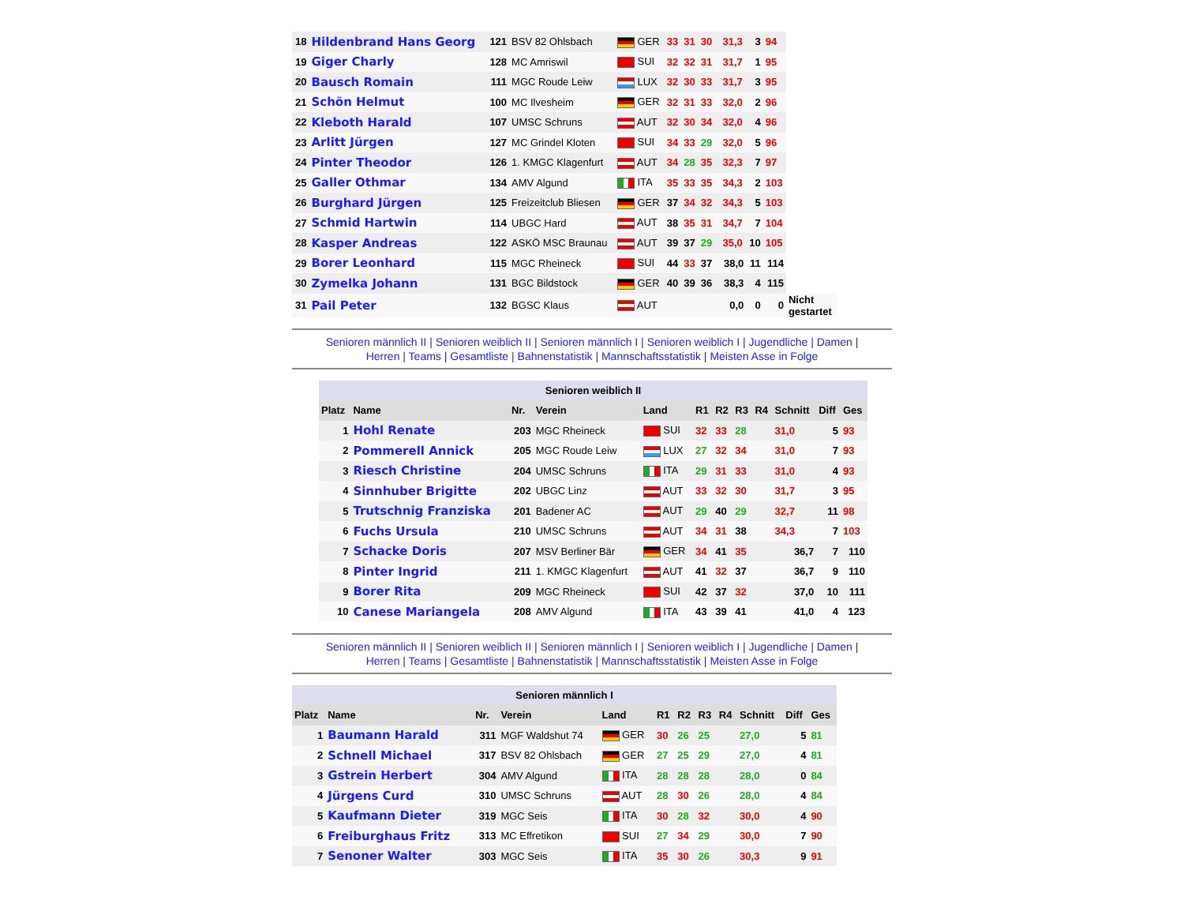| 18 | Hildenbrand Hans Georg | 121 | BSV 82 Ohlsbach | GER | 33 | 31 | 30 | | 31,3 | 3 | 94 | |
| 19 | Giger Charly | 128 | MC Amriswil | SUI | 32 | 32 | 31 | | 31,7 | 1 | 95 | |
| 20 | Bausch Romain | 111 | MGC Roude Leiw | LUX | 32 | 30 | 33 | | 31,7 | 3 | 95 | |
| 21 | Schön Helmut | 100 | MC Ilvesheim | GER | 32 | 31 | 33 | | 32,0 | 2 | 96 | |
| 22 | Kleboth Harald | 107 | UMSC Schruns | AUT | 32 | 30 | 34 | | 32,0 | 4 | 96 | |
| 23 | Arlitt Jürgen | 127 | MC Grindel Kloten | SUI | 34 | 33 | 29 | | 32,0 | 5 | 96 | |
| 24 | Pinter Theodor | 126 | 1. KMGC Klagenfurt | AUT | 34 | 28 | 35 | | 32,3 | 7 | 97 | |
| 25 | Galler Othmar | 134 | AMV Algund | ITA | 35 | 33 | 35 | | 34,3 | 2 | 103 | |
| 26 | Burghard Jürgen | 125 | Freizeitclub Bliesen | GER | 37 | 34 | 32 | | 34,3 | 5 | 103 | |
| 27 | Schmid Hartwin | 114 | UBGC Hard | AUT | 38 | 35 | 31 | | 34,7 | 7 | 104 | |
| 28 | Kasper Andreas | 122 | ASKÖ MSC Braunau | AUT | 39 | 37 | 29 | | 35,0 | 10 | 105 | |
| 29 | Borer Leonhard | 115 | MGC Rheineck | SUI | 44 | 33 | 37 | | 38,0 | 11 | 114 | |
| 30 | Zymelka Johann | 131 | BGC Bildstock | GER | 40 | 39 | 36 | | 38,3 | 4 | 115 | |
| 31 | Pail Peter | 132 | BGSC Klaus | AUT | | | | | 0,0 | 0 | 0 | Nicht gestartet |
Senioren männlich II | Senioren weiblich II | Senioren männlich I | Senioren weiblich I | Jugendliche | Damen |
Herren | Teams | Gesamtliste | Bahnenstatistik | Mannschaftsstatistik | Meisten Asse in Folge
| Senioren weiblich II | | | | | | | | | | | |
| Platz | Name | Nr. | Verein | Land | R1 | R2 | R3 | R4 | Schnitt | Diff | Ges |
| 1 | Hohl Renate | 203 | MGC Rheineck | SUI | 32 | 33 | 28 | | 31,0 | 5 | 93 |
| 2 | Pommerell Annick | 205 | MGC Roude Leiw | LUX | 27 | 32 | 34 | | 31,0 | 7 | 93 |
| 3 | Riesch Christine | 204 | UMSC Schruns | ITA | 29 | 31 | 33 | | 31,0 | 4 | 93 |
| 4 | Sinnhuber Brigitte | 202 | UBGC Linz | AUT | 33 | 32 | 30 | | 31,7 | 3 | 95 |
| 5 | Trutschnig Franziska | 201 | Badener AC | AUT | 29 | 40 | 29 | | 32,7 | 11 | 98 |
| 6 | Fuchs Ursula | 210 | UMSC Schruns | AUT | 34 | 31 | 38 | | 34,3 | 7 | 103 |
| 7 | Schacke Doris | 207 | MSV Berliner Bär | GER | 34 | 41 | 35 | | 36,7 | 7 | 110 |
| 8 | Pinter Ingrid | 211 | 1. KMGC Klagenfurt | AUT | 41 | 32 | 37 | | 36,7 | 9 | 110 |
| 9 | Borer Rita | 209 | MGC Rheineck | SUI | 42 | 37 | 32 | | 37,0 | 10 | 111 |
| 10 | Canese Mariangela | 208 | AMV Algund | ITA | 43 | 39 | 41 | | 41,0 | 4 | 123 |
Senioren männlich II | Senioren weiblich II | Senioren männlich I | Senioren weiblich I | Jugendliche | Damen |
Herren | Teams | Gesamtliste | Bahnenstatistik | Mannschaftsstatistik | Meisten Asse in Folge
| Senioren männlich I | | | | | | | | | | | |
| Platz | Name | Nr. | Verein | Land | R1 | R2 | R3 | R4 | Schnitt | Diff | Ges |
| 1 | Baumann Harald | 311 | MGF Waldshut 74 | GER | 30 | 26 | 25 | | 27,0 | 5 | 81 |
| 2 | Schnell Michael | 317 | BSV 82 Ohlsbach | GER | 27 | 25 | 29 | | 27,0 | 4 | 81 |
| 3 | Gstrein Herbert | 304 | AMV Algund | ITA | 28 | 28 | 28 | | 28,0 | 0 | 84 |
| 4 | Jürgens Curd | 310 | UMSC Schruns | AUT | 28 | 30 | 26 | | 28,0 | 4 | 84 |
| 5 | Kaufmann Dieter | 319 | MGC Seis | ITA | 30 | 28 | 32 | | 30,0 | 4 | 90 |
| 6 | Freiburghaus Fritz | 313 | MC Effretikon | SUI | 27 | 34 | 29 | | 30,0 | 7 | 90 |
| 7 | Senoner Walter | 303 | MGC Seis | ITA | 35 | 30 | 26 | | 30,3 | 9 | 91 |